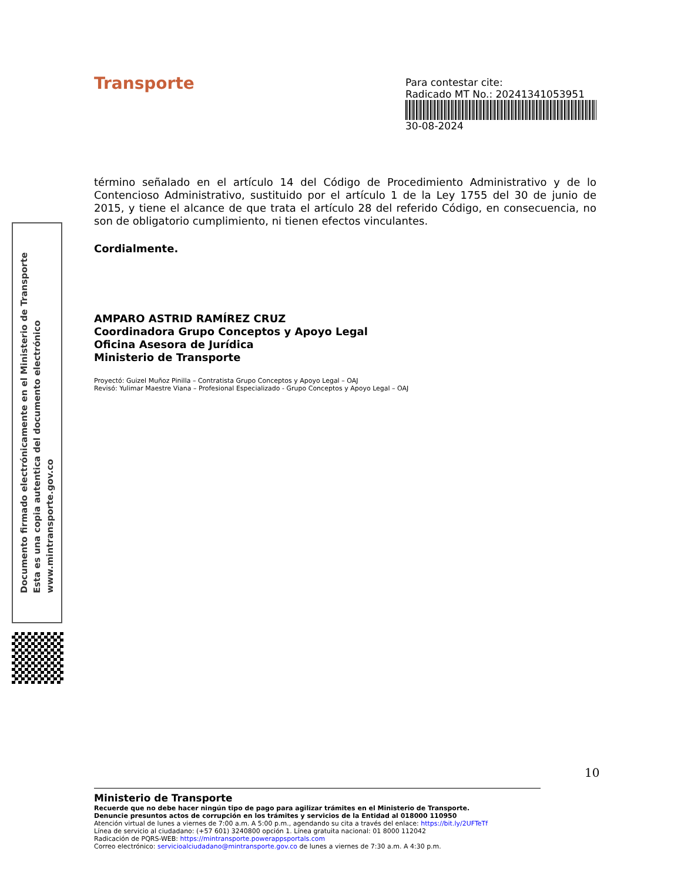Transporte
Para contestar cite:
Radicado MT No.: 20241341053951
30-08-2024
término señalado en el artículo 14 del Código de Procedimiento Administrativo y de lo Contencioso Administrativo, sustituido por el artículo 1 de la Ley 1755 del 30 de junio de 2015, y tiene el alcance de que trata el artículo 28 del referido Código, en consecuencia, no son de obligatorio cumplimiento, ni tienen efectos vinculantes.
Cordialmente.
AMPARO ASTRID RAMÍREZ CRUZ
Coordinadora Grupo Conceptos y Apoyo Legal
Oficina Asesora de Jurídica
Ministerio de Transporte
Proyectó: Guizel Muñoz Pinilla – Contratista Grupo Conceptos y Apoyo Legal – OAJ
Revisó: Yulimar Maestre Viana – Profesional Especializado - Grupo Conceptos y Apoyo Legal – OAJ
Documento firmado electrónicamente en el Ministerio de Transporte
Esta es una copia autentica del documento electrónico
www.mintransporte.gov.co
10
Ministerio de Transporte
Recuerde que no debe hacer ningún tipo de pago para agilizar trámites en el Ministerio de Transporte.
Denuncie presuntos actos de corrupción en los trámites y servicios de la Entidad al 018000 110950
Atención virtual de lunes a viernes de 7:00 a.m. A 5:00 p.m., agendando su cita a través del enlace: https://bit.ly/2UFTeTf
Línea de servicio al ciudadano: (+57 601) 3240800 opción 1. Línea gratuita nacional: 01 8000 112042
Radicación de PQRS-WEB: https://mintransporte.powerappsportals.com
Correo electrónico: servicioalciudadano@mintransporte.gov.co de lunes a viernes de 7:30 a.m. A 4:30 p.m.